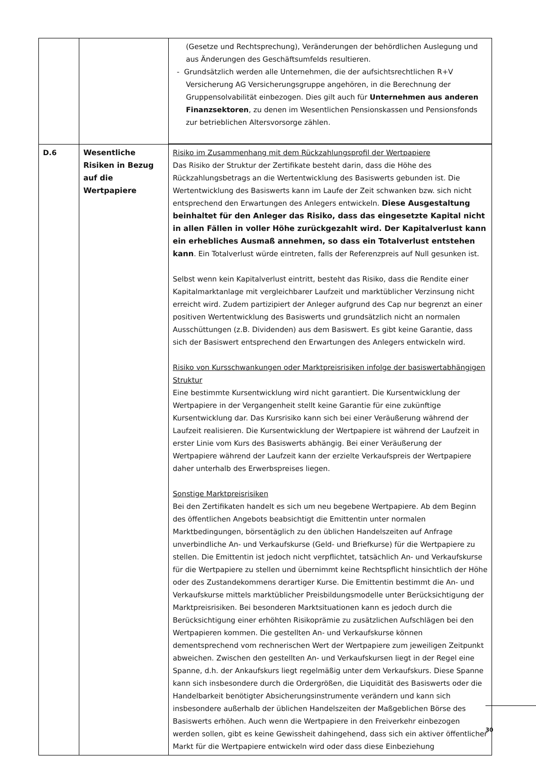| | | (Gesetze und Rechtsprechung), Veränderungen der behördlichen Auslegung und aus Änderungen des Geschäftsumfelds resultieren. - Grundsätzlich werden alle Unternehmen, die der aufsichtsrechtlichen R+V Versicherung AG Versicherungsgruppe angehören, in die Berechnung der Gruppensolvabilität einbezogen. Dies gilt auch für Unternehmen aus anderen Finanzsektoren , zu denen im Wesentlichen Pensionskassen und Pensionsfonds zur betrieblichen Altersvorsorge zählen. |
| D.6 | Wesentliche Risiken in Bezug auf die Wertpapiere | Risiko im Zusammenhang mit dem Rückzahlungsprofil der Wertpapiere Das Risiko der Struktur der Zertifikate besteht darin, dass die Höhe des Rückzahlungsbetrags an die Wertentwicklung des Basiswerts gebunden ist. Die Wertentwicklung des Basiswerts kann im Laufe der Zeit schwanken bzw. sich nicht entsprechend den Erwartungen des Anlegers entwickeln. Diese Ausgestaltung beinhaltet für den Anleger das Risiko, dass das eingesetzte Kapital nicht in allen Fällen in voller Höhe zurückgezahlt wird. Der Kapitalverlust kann ein erhebliches Ausmaß annehmen, so dass ein Totalverlust entstehen kann . Ein Totalverlust würde eintreten, falls der Referenzpreis auf Null gesunken ist. Selbst wenn kein Kapitalverlust eintritt, besteht das Risiko, dass die Rendite einer Kapitalmarktanlage mit vergleichbarer Laufzeit und marktüblicher Verzinsung nicht erreicht wird. Zudem partizipiert der Anleger aufgrund des Cap nur begrenzt an einer positiven Wertentwicklung des Basiswerts und grundsätzlich nicht an normalen Ausschüttungen (z.B. Dividenden) aus dem Basiswert. Es gibt keine Garantie, dass sich der Basiswert entsprechend den Erwartungen des Anlegers entwickeln wird. Risiko von Kursschwankungen oder Marktpreisrisiken infolge der basiswertabhängigen Struktur Eine bestimmte Kursentwicklung wird nicht garantiert. Die Kursentwicklung der Wertpapiere in der Vergangenheit stellt keine Garantie für eine zukünftige Kursentwicklung dar. Das Kursrisiko kann sich bei einer Veräußerung während der Laufzeit realisieren. Die Kursentwicklung der Wertpapiere ist während der Laufzeit in erster Linie vom Kurs des Basiswerts abhängig. Bei einer Veräußerung der Wertpapiere während der Laufzeit kann der erzielte Verkaufspreis der Wertpapiere daher unterhalb des Erwerbspreises liegen. Sonstige Marktpreisrisiken Bei den Zertifikaten handelt es sich um neu begebene Wertpapiere. Ab dem Beginn des öffentlichen Angebots beabsichtigt die Emittentin unter normalen Marktbedingungen, börsentäglich zu den üblichen Handelszeiten auf Anfrage unverbindliche An- und Verkaufskurse (Geld- und Briefkurse) für die Wertpapiere zu stellen. Die Emittentin ist jedoch nicht verpflichtet, tatsächlich An- und Verkaufskurse für die Wertpapiere zu stellen und übernimmt keine Rechtspflicht hinsichtlich der Höhe oder des Zustandekommens derartiger Kurse. Die Emittentin bestimmt die An- und Verkaufskurse mittels marktüblicher Preisbildungsmodelle unter Berücksichtigung der Marktpreisrisiken. Bei besonderen Marktsituationen kann es jedoch durch die Berücksichtigung einer erhöhten Risikoprämie zu zusätzlichen Aufschlägen bei den Wertpapieren kommen. Die gestellten An- und Verkaufskurse können dementsprechend vom rechnerischen Wert der Wertpapiere zum jeweiligen Zeitpunkt abweichen. Zwischen den gestellten An- und Verkaufskursen liegt in der Regel eine Spanne, d.h. der Ankaufskurs liegt regelmäßig unter dem Verkaufskurs. Diese Spanne kann sich insbesondere durch die Ordergrößen, die Liquidität des Basiswerts oder die Handelbarkeit benötigter Absicherungsinstrumente verändern und kann sich insbesondere außerhalb der üblichen Handelszeiten der Maßgeblichen Börse des Basiswerts erhöhen. Auch wenn die Wertpapiere in den Freiverkehr einbezogen werden sollen, gibt es keine Gewissheit dahingehend, dass sich ein aktiver öffentlicher Markt für die Wertpapiere entwickeln wird oder dass diese Einbeziehung |
30